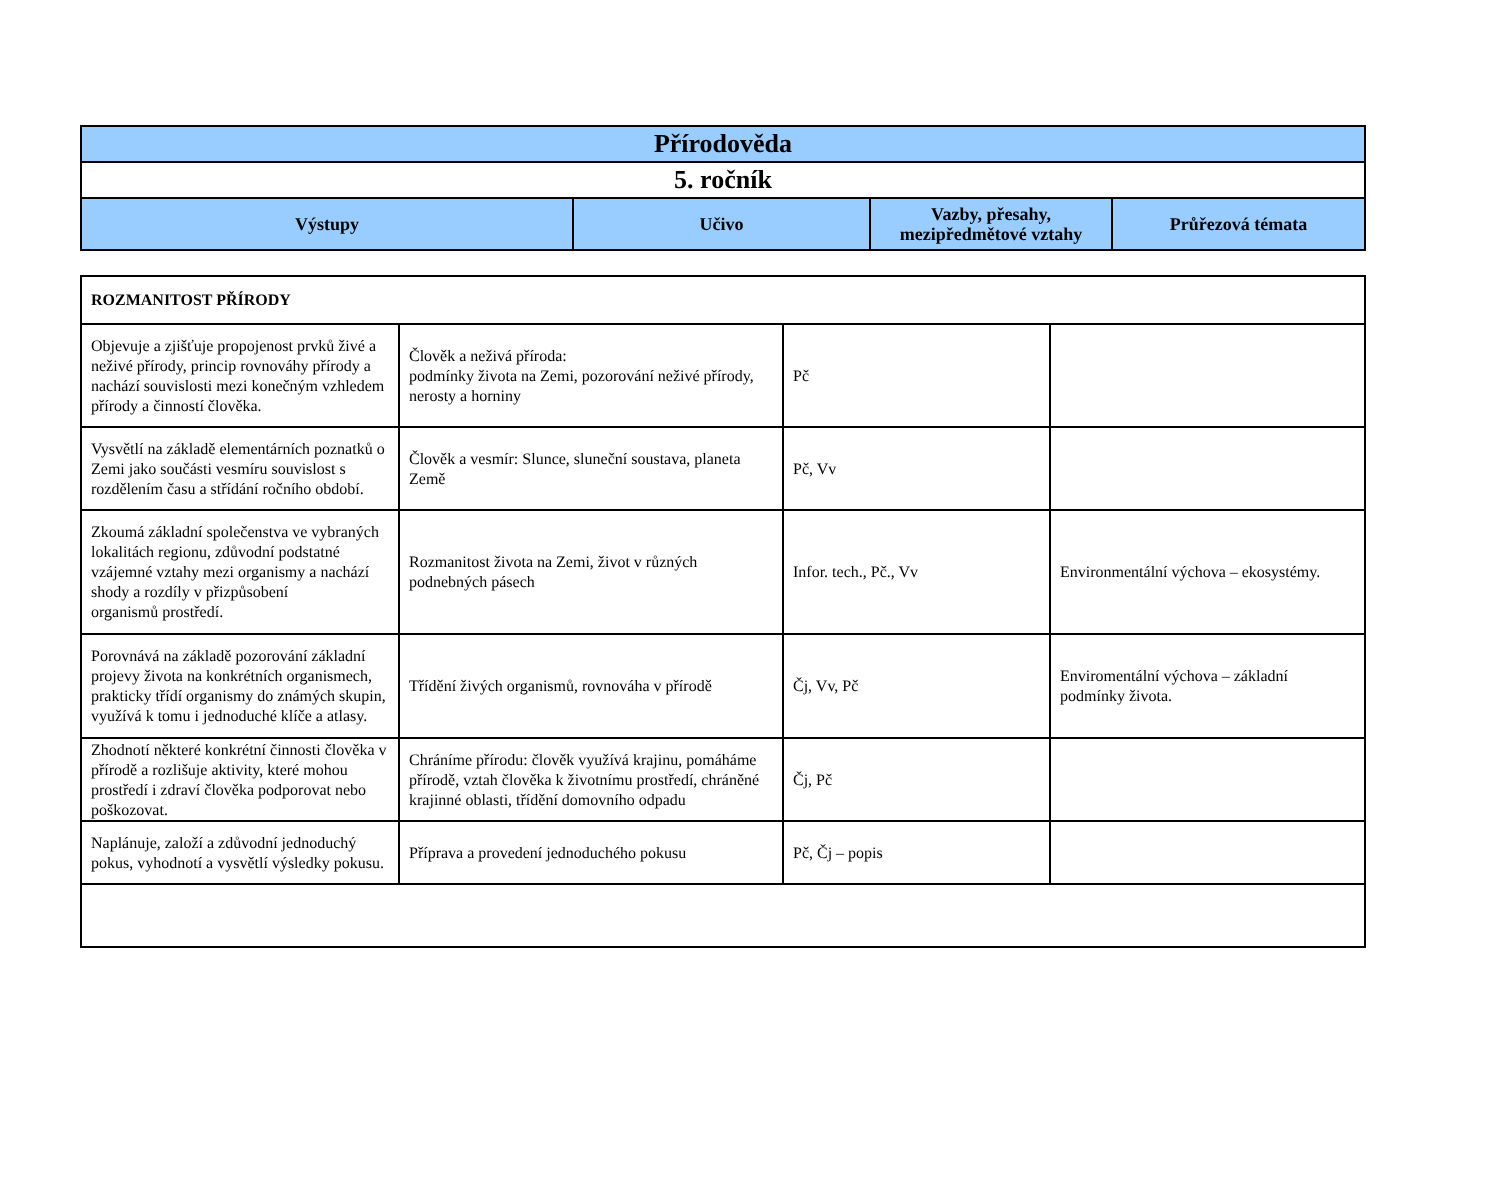| Přírodověda | | | |
| --- | --- | --- | --- |
| 5. ročník | | | |
| Výstupy | Učivo | Vazby, přesahy, mezipředmětové vztahy | Průřezová témata |
| ROZMANITOST PŘÍRODY | | | |
| Objevuje a zjišťuje propojenost prvků živé a neživé přírody, princip rovnováhy přírody a nachází souvislosti mezi konečným vzhledem přírody a činností člověka. | Člověk a neživá příroda: podmínky života na Zemi, pozorování neživé přírody, nerosty a horniny | Pč | |
| Vysvětlí na základě elementárních poznatků o Zemi jako součásti vesmíru souvislost s rozdělením času a střídání ročního období. | Člověk a vesmír: Slunce, sluneční soustava, planeta Země | Pč, Vv | |
| Zkoumá základní společenstva ve vybraných lokalitách regionu, zdůvodní podstatné vzájemné vztahy mezi organismy a nachází shody a rozdíly v přizpůsobení organismů prostředí. | Rozmanitost života na Zemi, život v různých podnebných pásech | Infor. tech., Pč., Vv | Environmentální výchova – ekosystémy. |
| Porovnává na základě pozorování základní projevy života na konkrétních organismech, prakticky třídí organismy do známých skupin, využívá k tomu i jednoduché klíče a atlasy. | Třídění živých organismů, rovnováha v přírodě | Čj, Vv, Pč | Enviromentální výchova – základní podmínky života. |
| Zhodnotí některé konkrétní činnosti člověka v přírodě a rozlišuje aktivity, které mohou prostředí i zdraví člověka podporovat nebo poškozovat. | Chráníme přírodu: člověk využívá krajinu, pomáháme přírodě, vztah člověka k životnímu prostředí, chráněné krajinné oblasti, třídění domovního odpadu | Čj, Pč | |
| Naplánuje, založí a zdůvodní jednoduchý pokus, vyhodnotí a vysvětlí výsledky pokusu. | Příprava a provedení jednoduchého pokusu | Pč, Čj – popis | |